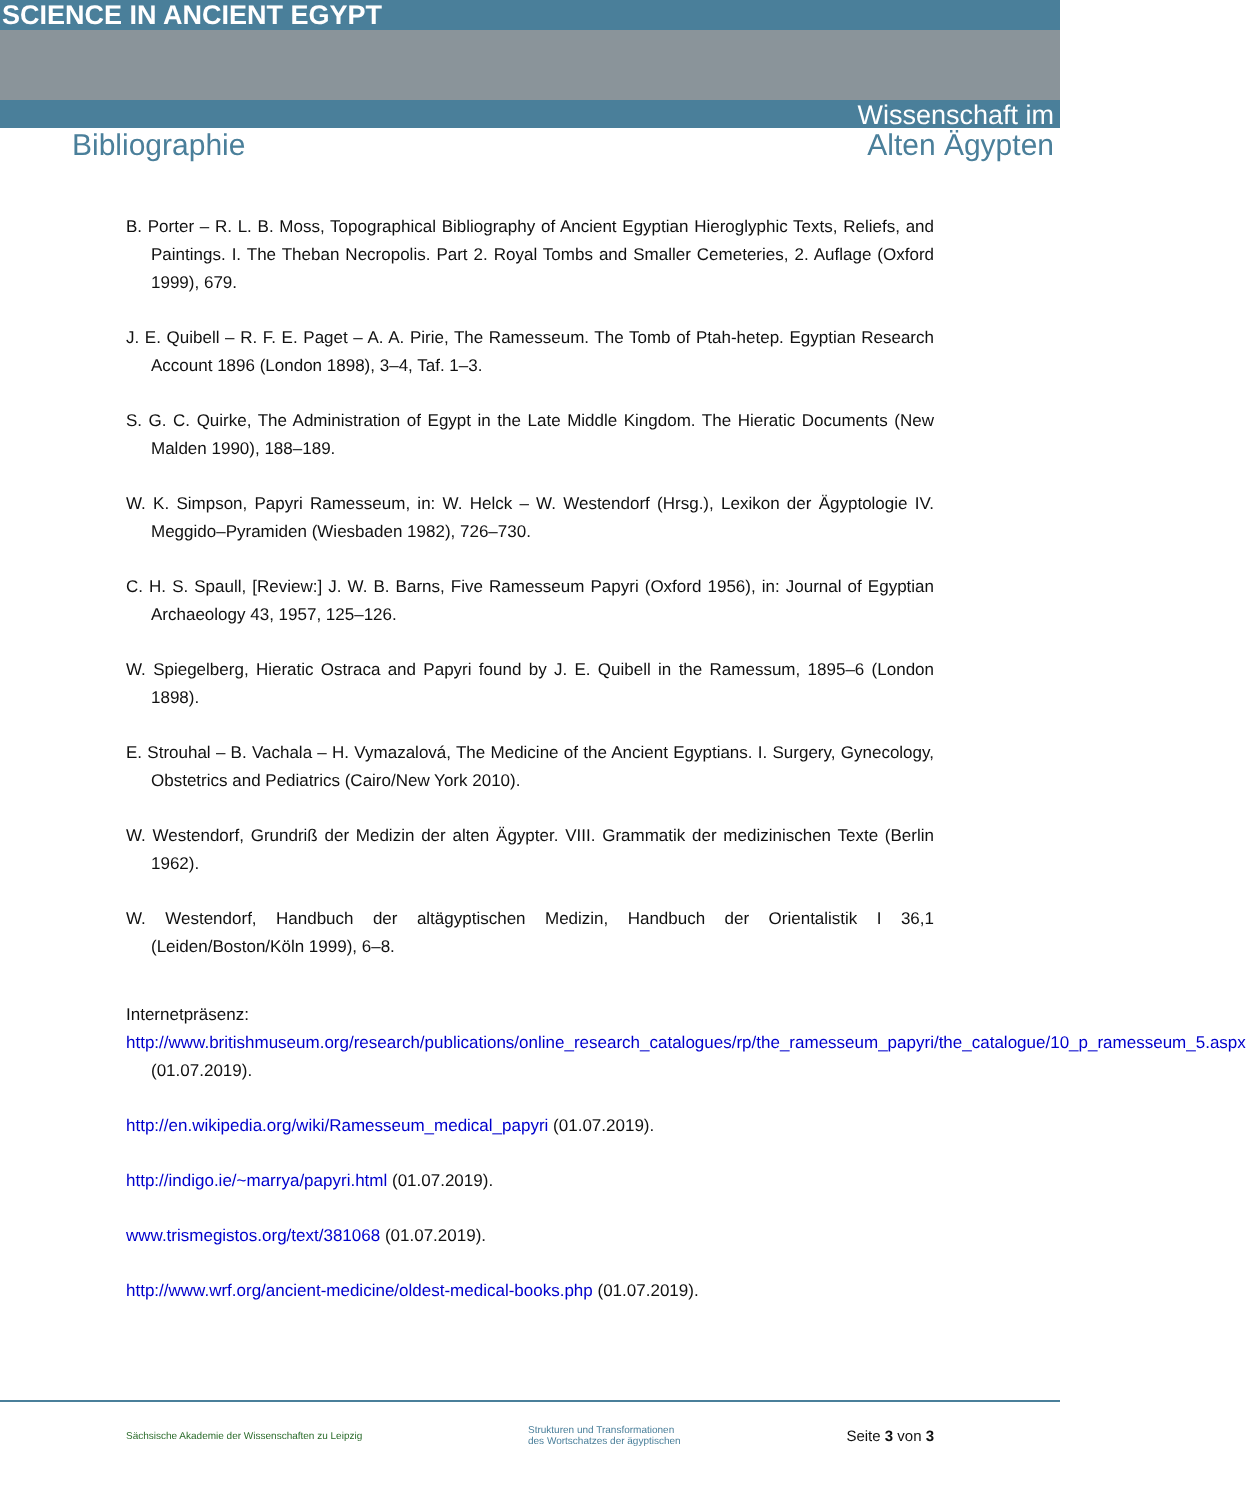SCIENCE IN ANCIENT EGYPT
Wissenschaft im
Bibliographie Alten Ägypten
B. Porter – R. L. B. Moss, Topographical Bibliography of Ancient Egyptian Hieroglyphic Texts, Reliefs, and Paintings. I. The Theban Necropolis. Part 2. Royal Tombs and Smaller Cemeteries, 2. Auflage (Oxford 1999), 679.
J. E. Quibell – R. F. E. Paget – A. A. Pirie, The Ramesseum. The Tomb of Ptah-hetep. Egyptian Research Account 1896 (London 1898), 3–4, Taf. 1–3.
S. G. C. Quirke, The Administration of Egypt in the Late Middle Kingdom. The Hieratic Documents (New Malden 1990), 188–189.
W. K. Simpson, Papyri Ramesseum, in: W. Helck – W. Westendorf (Hrsg.), Lexikon der Ägyptologie IV. Meggido–Pyramiden (Wiesbaden 1982), 726–730.
C. H. S. Spaull, [Review:] J. W. B. Barns, Five Ramesseum Papyri (Oxford 1956), in: Journal of Egyptian Archaeology 43, 1957, 125–126.
W. Spiegelberg, Hieratic Ostraca and Papyri found by J. E. Quibell in the Ramessum, 1895–6 (London 1898).
E. Strouhal – B. Vachala – H. Vymazalová, The Medicine of the Ancient Egyptians. I. Surgery, Gynecology, Obstetrics and Pediatrics (Cairo/New York 2010).
W. Westendorf, Grundriß der Medizin der alten Ägypter. VIII. Grammatik der medizinischen Texte (Berlin 1962).
W. Westendorf, Handbuch der altägyptischen Medizin, Handbuch der Orientalistik I 36,1 (Leiden/Boston/Köln 1999), 6–8.
Internetpräsenz:
http://www.britishmuseum.org/research/publications/online_research_catalogues/rp/the_ramesseum_papyri/the_catalogue/10_p_ramesseum_5.aspx (01.07.2019).
http://en.wikipedia.org/wiki/Ramesseum_medical_papyri (01.07.2019).
http://indigo.ie/~marrya/papyri.html (01.07.2019).
www.trismegistos.org/text/381068 (01.07.2019).
http://www.wrf.org/ancient-medicine/oldest-medical-books.php (01.07.2019).
Sächsische Akademie der Wissenschaften zu Leipzig Strukturen und Transformationen
des Wortschatzes der ägyptischen Seite 3 von 3